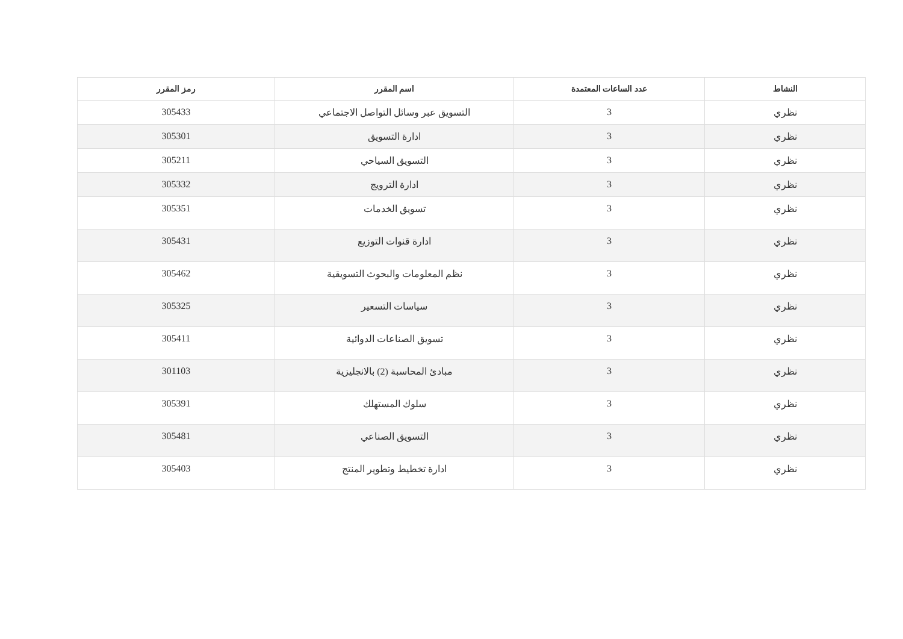| النشاط | عدد الساعات المعتمدة | اسم المقرر | رمز المقرر |
| --- | --- | --- | --- |
| نظري | 3 | التسويق عبر وسائل التواصل الاجتماعي | 305433 |
| نظري | 3 | ادارة التسويق | 305301 |
| نظري | 3 | التسويق السياحي | 305211 |
| نظري | 3 | ادارة الترويج | 305332 |
| نظري | 3 | تسويق الخدمات | 305351 |
| نظري | 3 | ادارة قنوات التوزيع | 305431 |
| نظري | 3 | نظم المعلومات والبحوث التسويقية | 305462 |
| نظري | 3 | سياسات التسعير | 305325 |
| نظري | 3 | تسويق الصناعات الدوائية | 305411 |
| نظري | 3 | مبادئ المحاسبة (2) بالانجليزية | 301103 |
| نظري | 3 | سلوك المستهلك | 305391 |
| نظري | 3 | التسويق الصناعي | 305481 |
| نظري | 3 | ادارة تخطيط وتطوير المنتج | 305403 |